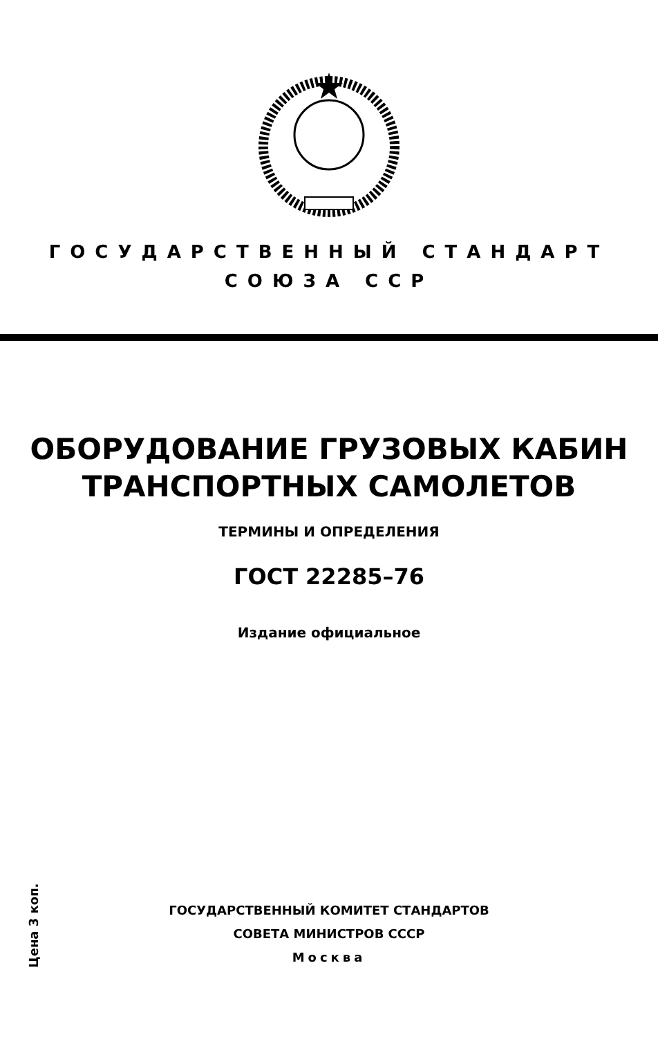ГОСУДАРСТВЕННЫЙ СТАНДАРТ
СОЮЗА ССР
ОБОРУДОВАНИЕ ГРУЗОВЫХ КАБИН
ТРАНСПОРТНЫХ САМОЛЕТОВ
ТЕРМИНЫ И ОПРЕДЕЛЕНИЯ
ГОСТ 22285–76
Издание официальное
Цена 3 коп.
ГОСУДАРСТВЕННЫЙ КОМИТЕТ СТАНДАРТОВ
СОВЕТА МИНИСТРОВ СССР
Москва